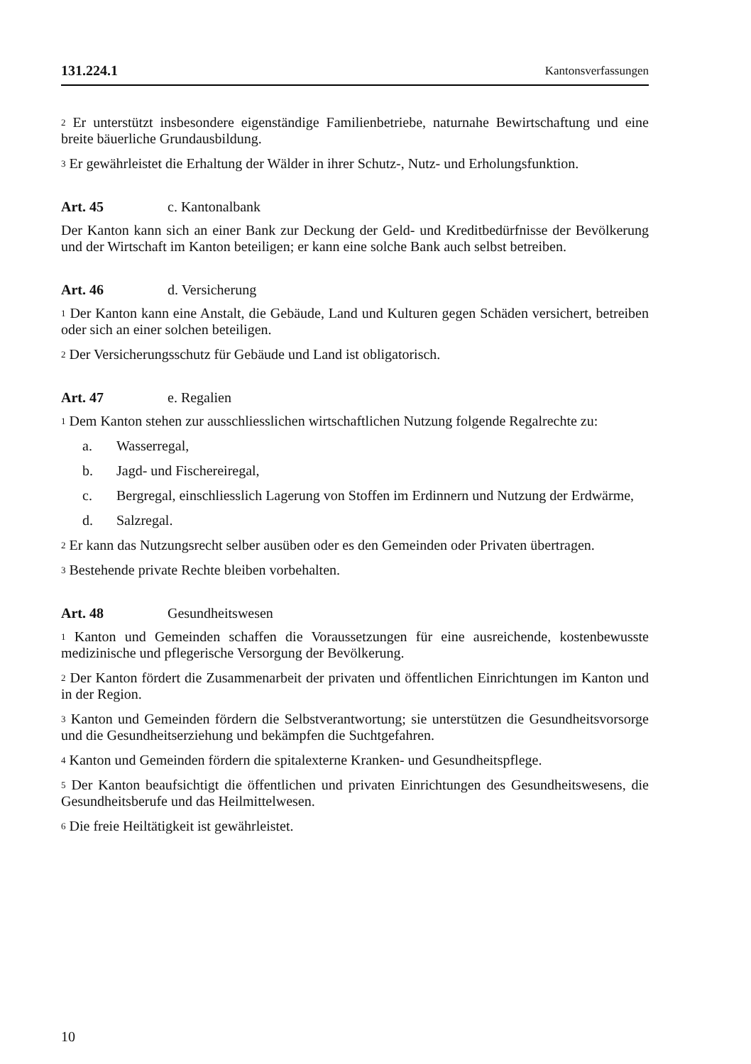131.224.1 Kantonsverfassungen
<sup>2</sup> Er unterstützt insbesondere eigenständige Familienbetriebe, naturnahe Bewirtschaftung und eine breite bäuerliche Grundausbildung.
<sup>3</sup> Er gewährleistet die Erhaltung der Wälder in ihrer Schutz-, Nutz- und Erholungsfunktion.
Art. 45 c. Kantonalbank
Der Kanton kann sich an einer Bank zur Deckung der Geld- und Kreditbedürfnisse der Bevölkerung und der Wirtschaft im Kanton beteiligen; er kann eine solche Bank auch selbst betreiben.
Art. 46 d. Versicherung
<sup>1</sup> Der Kanton kann eine Anstalt, die Gebäude, Land und Kulturen gegen Schäden versichert, betreiben oder sich an einer solchen beteiligen.
<sup>2</sup> Der Versicherungsschutz für Gebäude und Land ist obligatorisch.
Art. 47 e. Regalien
<sup>1</sup> Dem Kanton stehen zur ausschliesslichen wirtschaftlichen Nutzung folgende Regalrechte zu:
a. Wasserregal,
b. Jagd- und Fischereiregal,
c. Bergregal, einschliesslich Lagerung von Stoffen im Erdinnern und Nutzung der Erdwärme,
d. Salzregal.
<sup>2</sup> Er kann das Nutzungsrecht selber ausüben oder es den Gemeinden oder Privaten übertragen.
<sup>3</sup> Bestehende private Rechte bleiben vorbehalten.
Art. 48 Gesundheitswesen
<sup>1</sup> Kanton und Gemeinden schaffen die Voraussetzungen für eine ausreichende, kostenbewusste medizinische und pflegerische Versorgung der Bevölkerung.
<sup>2</sup> Der Kanton fördert die Zusammenarbeit der privaten und öffentlichen Einrichtungen im Kanton und in der Region.
<sup>3</sup> Kanton und Gemeinden fördern die Selbstverantwortung; sie unterstützen die Gesundheitsvorsorge und die Gesundheitserziehung und bekämpfen die Suchtgefahren.
<sup>4</sup> Kanton und Gemeinden fördern die spitalexterne Kranken- und Gesundheitspflege.
<sup>5</sup> Der Kanton beaufsichtigt die öffentlichen und privaten Einrichtungen des Gesundheitswesens, die Gesundheitsberufe und das Heilmittelwesen.
<sup>6</sup> Die freie Heiltätigkeit ist gewährleistet.
10